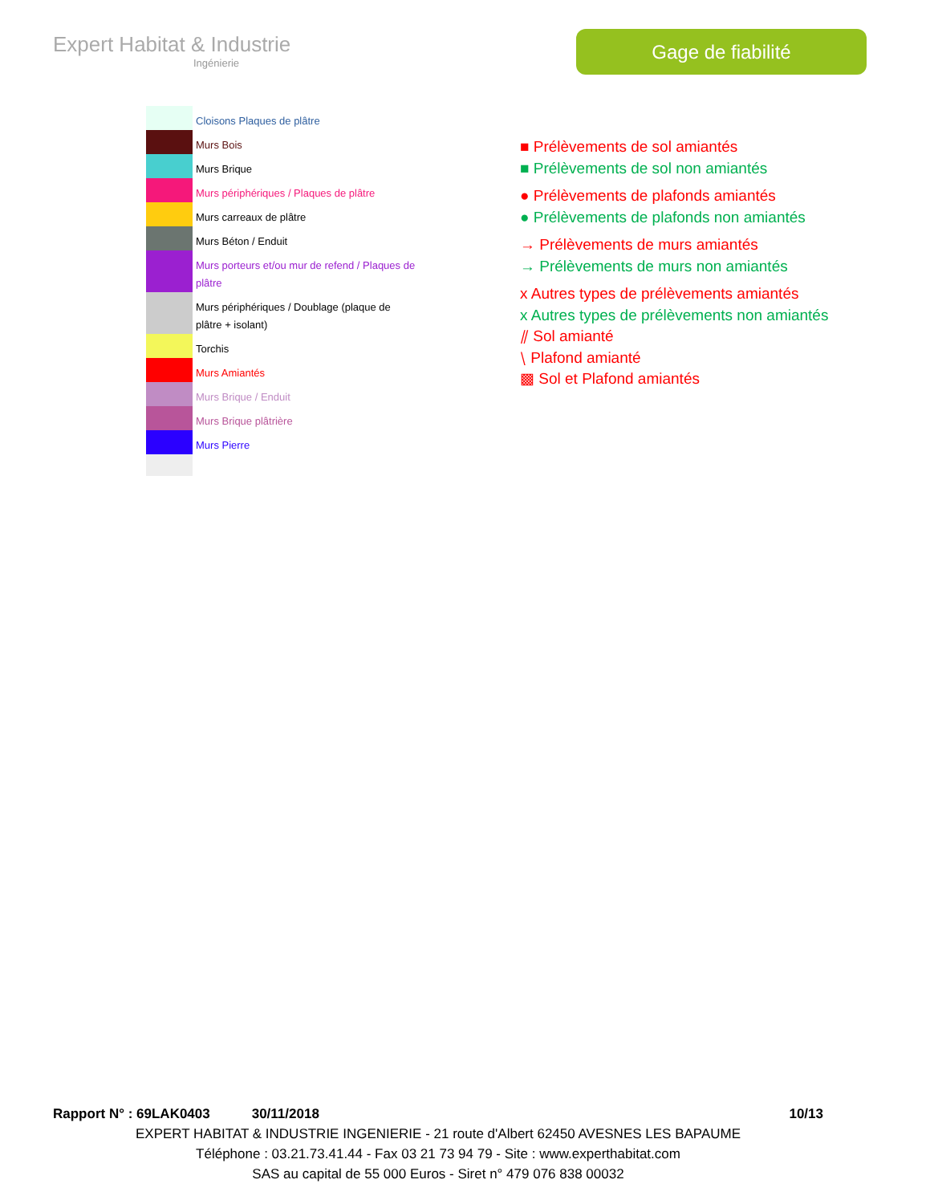Expert Habitat & Industrie
Ingénierie
Gage de fiabilité
Cloisons Plaques de plâtre
Murs Bois
Murs Brique
Murs périphériques / Plaques de plâtre
Murs carreaux de plâtre
Murs Béton / Enduit
Murs porteurs et/ou mur de refend / Plaques de plâtre
Murs périphériques / Doublage (plaque de plâtre + isolant)
Torchis
Murs Amiantés
Murs Brique / Enduit
Murs Brique plâtrière
Murs Pierre
■ Prélèvements de sol amiantés
■ Prélèvements de sol non amiantés
● Prélèvements de plafonds amiantés
● Prélèvements de plafonds non amiantés
→ Prélèvements de murs amiantés
→ Prélèvements de murs non amiantés
x Autres types de prélèvements amiantés
x Autres types de prélèvements non amiantés
⫽ Sol amianté
⧵ Plafond amianté
▩ Sol et Plafond amiantés
Rapport N° : 69LAK0403 30/11/2018 10/13
EXPERT HABITAT & INDUSTRIE INGENIERIE - 21 route d'Albert 62450 AVESNES LES BAPAUME
Téléphone : 03.21.73.41.44 - Fax 03 21 73 94 79 - Site : www.experthabitat.com
SAS au capital de 55 000 Euros - Siret n° 479 076 838 00032